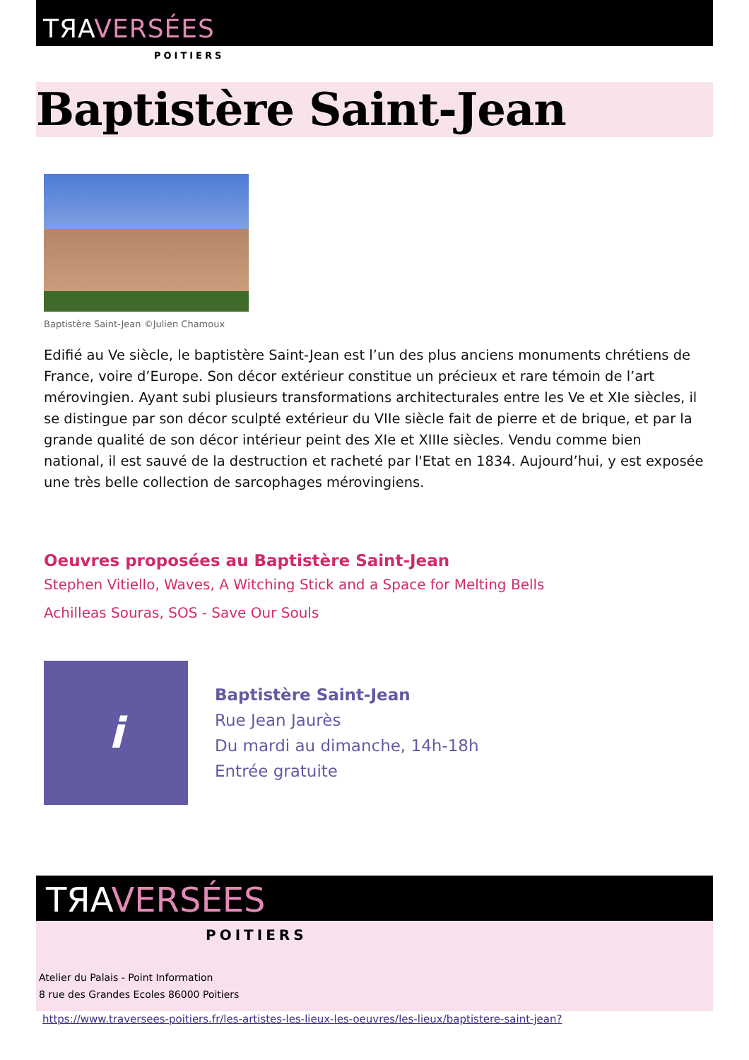TЯAVERSÉES
POITIERS
Baptistère Saint-Jean
Baptistère Saint-Jean ©Julien Chamoux
Edifié au Ve siècle, le baptistère Saint-Jean est l’un des plus anciens monuments chrétiens de France, voire d’Europe. Son décor extérieur constitue un précieux et rare témoin de l’art mérovingien. Ayant subi plusieurs transformations architecturales entre les Ve et XIe siècles, il se distingue par son décor sculpté extérieur du VIIe siècle fait de pierre et de brique, et par la grande qualité de son décor intérieur peint des XIe et XIIIe siècles. Vendu comme bien national, il est sauvé de la destruction et racheté par l'Etat en 1834. Aujourd’hui, y est exposée une très belle collection de sarcophages mérovingiens.
Oeuvres proposées au Baptistère Saint-Jean
Stephen Vitiello, Waves, A Witching Stick and a Space for Melting Bells
Achilleas Souras, SOS - Save Our Souls
i
Baptistère Saint-Jean
Rue Jean Jaurès
Du mardi au dimanche, 14h-18h
Entrée gratuite
TЯAVERSÉES
POITIERS
Atelier du Palais - Point Information
8 rue des Grandes Ecoles 86000 Poitiers
https://www.traversees-poitiers.fr/les-artistes-les-lieux-les-oeuvres/les-lieux/baptistere-saint-jean?